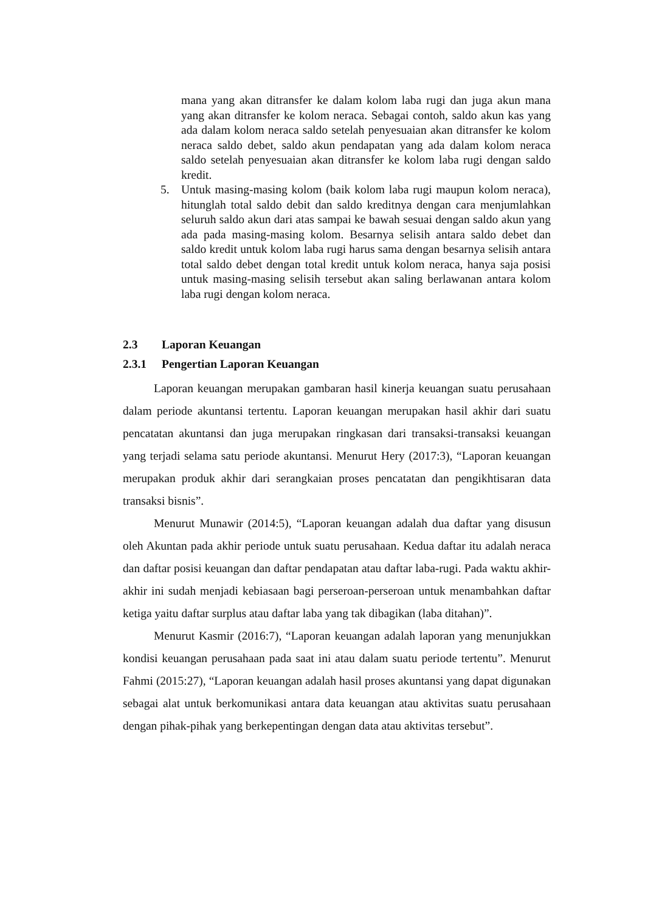mana yang akan ditransfer ke dalam kolom laba rugi dan juga akun mana yang akan ditransfer ke kolom neraca. Sebagai contoh, saldo akun kas yang ada dalam kolom neraca saldo setelah penyesuaian akan ditransfer ke kolom neraca saldo debet, saldo akun pendapatan yang ada dalam kolom neraca saldo setelah penyesuaian akan ditransfer ke kolom laba rugi dengan saldo kredit.
5. Untuk masing-masing kolom (baik kolom laba rugi maupun kolom neraca), hitunglah total saldo debit dan saldo kreditnya dengan cara menjumlahkan seluruh saldo akun dari atas sampai ke bawah sesuai dengan saldo akun yang ada pada masing-masing kolom. Besarnya selisih antara saldo debet dan saldo kredit untuk kolom laba rugi harus sama dengan besarnya selisih antara total saldo debet dengan total kredit untuk kolom neraca, hanya saja posisi untuk masing-masing selisih tersebut akan saling berlawanan antara kolom laba rugi dengan kolom neraca.
2.3 Laporan Keuangan
2.3.1 Pengertian Laporan Keuangan
Laporan keuangan merupakan gambaran hasil kinerja keuangan suatu perusahaan dalam periode akuntansi tertentu. Laporan keuangan merupakan hasil akhir dari suatu pencatatan akuntansi dan juga merupakan ringkasan dari transaksi-transaksi keuangan yang terjadi selama satu periode akuntansi. Menurut Hery (2017:3), “Laporan keuangan merupakan produk akhir dari serangkaian proses pencatatan dan pengikhtisaran data transaksi bisnis”.
Menurut Munawir (2014:5), “Laporan keuangan adalah dua daftar yang disusun oleh Akuntan pada akhir periode untuk suatu perusahaan. Kedua daftar itu adalah neraca dan daftar posisi keuangan dan daftar pendapatan atau daftar laba-rugi. Pada waktu akhir-akhir ini sudah menjadi kebiasaan bagi perseroan-perseroan untuk menambahkan daftar ketiga yaitu daftar surplus atau daftar laba yang tak dibagikan (laba ditahan)”.
Menurut Kasmir (2016:7), “Laporan keuangan adalah laporan yang menunjukkan kondisi keuangan perusahaan pada saat ini atau dalam suatu periode tertentu”. Menurut Fahmi (2015:27), “Laporan keuangan adalah hasil proses akuntansi yang dapat digunakan sebagai alat untuk berkomunikasi antara data keuangan atau aktivitas suatu perusahaan dengan pihak-pihak yang berkepentingan dengan data atau aktivitas tersebut”.